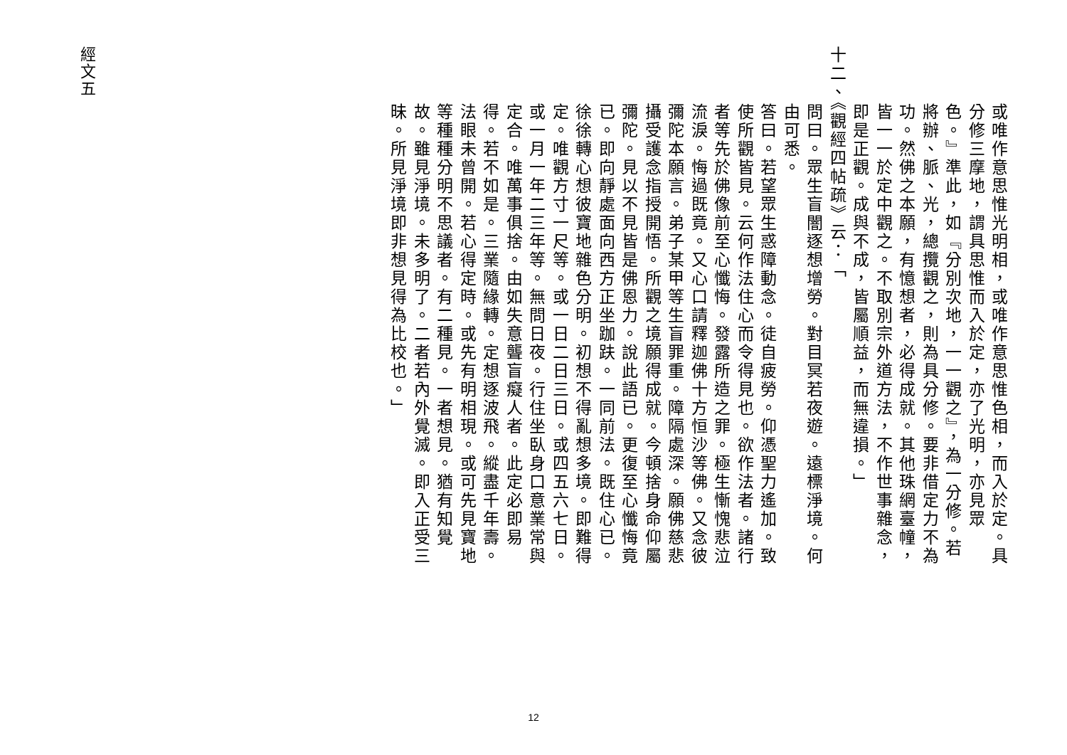或唯作意思惟光明相，或唯作意思惟色相，而入於定。具分修三摩地，謂具思惟而入於定，亦了光明，亦見眾色。』準此，如『分別次地，一一觀之』，為一分修。若將辦、脈、光，總攬觀之，則為具分修。要非借定力不為功。然佛之本願，有憶想者，必得成就。其他珠網臺幢，皆一一於定中觀之。不取別宗外道方法，不作世事雜念，即是正觀。成與不成，皆屬順益，而無違損。」
十二、《觀經四帖疏》云：「
問曰。眾生盲闇逐想增勞。對目冥若夜遊。遠標淨境。何由可悉。
答曰。若望眾生惑障動念。徒自疲勞。仰憑聖力遙加。致使所觀皆見。云何作法住心而令得見也。欲作法者。諸行者等先於佛像前至心懺悔。發露所造之罪。極生慚愧悲泣流淚。悔過既竟。又心口請釋迦佛十方恒沙等佛。又念彼彌陀本願言。弟子某甲等生盲罪重。障隔處深。願佛慈悲攝受護念指授開悟。所觀之境願得成就。今頓捨身命仰屬彌陀。見以不見皆是佛恩力。說此語已。更復至心懺悔竟已。即向靜處面向西方正坐跏趺。一同前法。既住心已。徐徐轉心想彼寶地雜色分明。初想不得亂想多境。即難得定。唯觀方寸一尺等。或一日二日三日。或四五六七日。或一月一年二三年等。無問日夜。行住坐臥身口意業常與定合。唯萬事俱捨。由如失意聾盲癡人者。此定必即易得。若不如是。三業隨緣轉。定想逐波飛。縱盡千年壽。法眼未曾開。若心得定時。或先有明相現。或可先見寶地等種種分明不思議者。有二種見。一者想見。猶有知覺故。雖見淨境。未多明了。二者若內外覺滅。即入正受三昧。所見淨境即非想見得為比校也。」
經文五
12